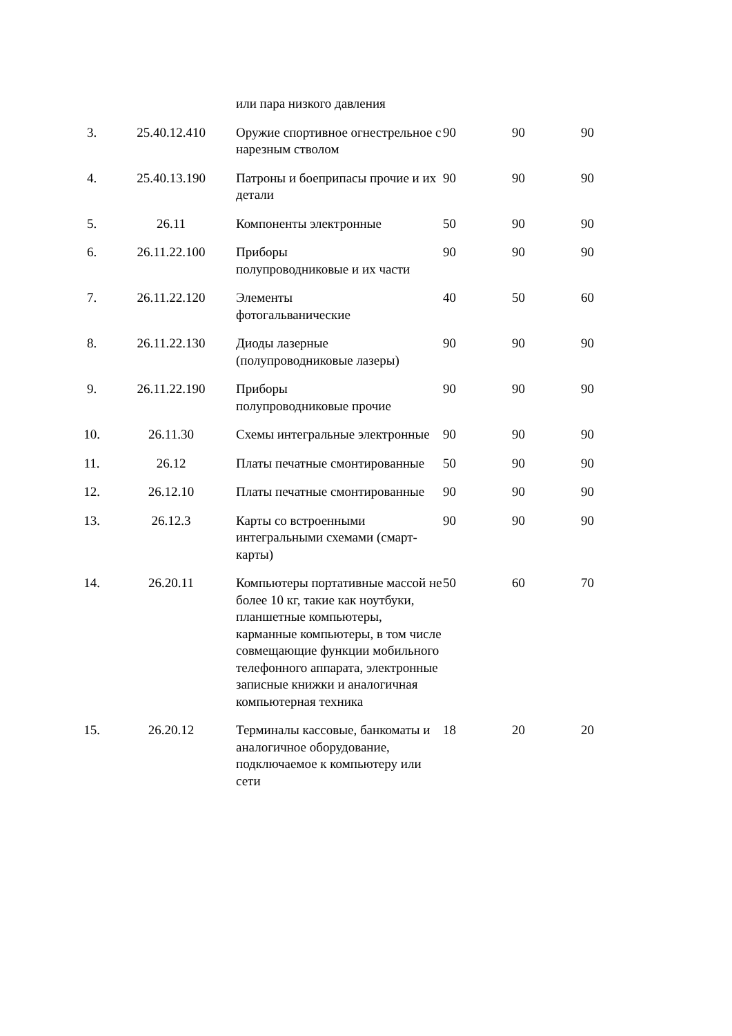| | | или пара низкого давления | | | |
| 3. | 25.40.12.410 | Оружие спортивное огнестрельное с нарезным стволом | 90 | 90 | 90 |
| 4. | 25.40.13.190 | Патроны и боеприпасы прочие и их детали | 90 | 90 | 90 |
| 5. | 26.11 | Компоненты электронные | 50 | 90 | 90 |
| 6. | 26.11.22.100 | Приборы полупроводниковые и их части | 90 | 90 | 90 |
| 7. | 26.11.22.120 | Элементы фотогальванические | 40 | 50 | 60 |
| 8. | 26.11.22.130 | Диоды лазерные (полупроводниковые лазеры) | 90 | 90 | 90 |
| 9. | 26.11.22.190 | Приборы полупроводниковые прочие | 90 | 90 | 90 |
| 10. | 26.11.30 | Схемы интегральные электронные | 90 | 90 | 90 |
| 11. | 26.12 | Платы печатные смонтированные | 50 | 90 | 90 |
| 12. | 26.12.10 | Платы печатные смонтированные | 90 | 90 | 90 |
| 13. | 26.12.3 | Карты со встроенными интегральными схемами (смарт-карты) | 90 | 90 | 90 |
| 14. | 26.20.11 | Компьютеры портативные массой не более 10 кг, такие как ноутбуки, планшетные компьютеры, карманные компьютеры, в том числе совмещающие функции мобильного телефонного аппарата, электронные записные книжки и аналогичная компьютерная техника | 50 | 60 | 70 |
| 15. | 26.20.12 | Терминалы кассовые, банкоматы и аналогичное оборудование, подключаемое к компьютеру или сети | 18 | 20 | 20 |